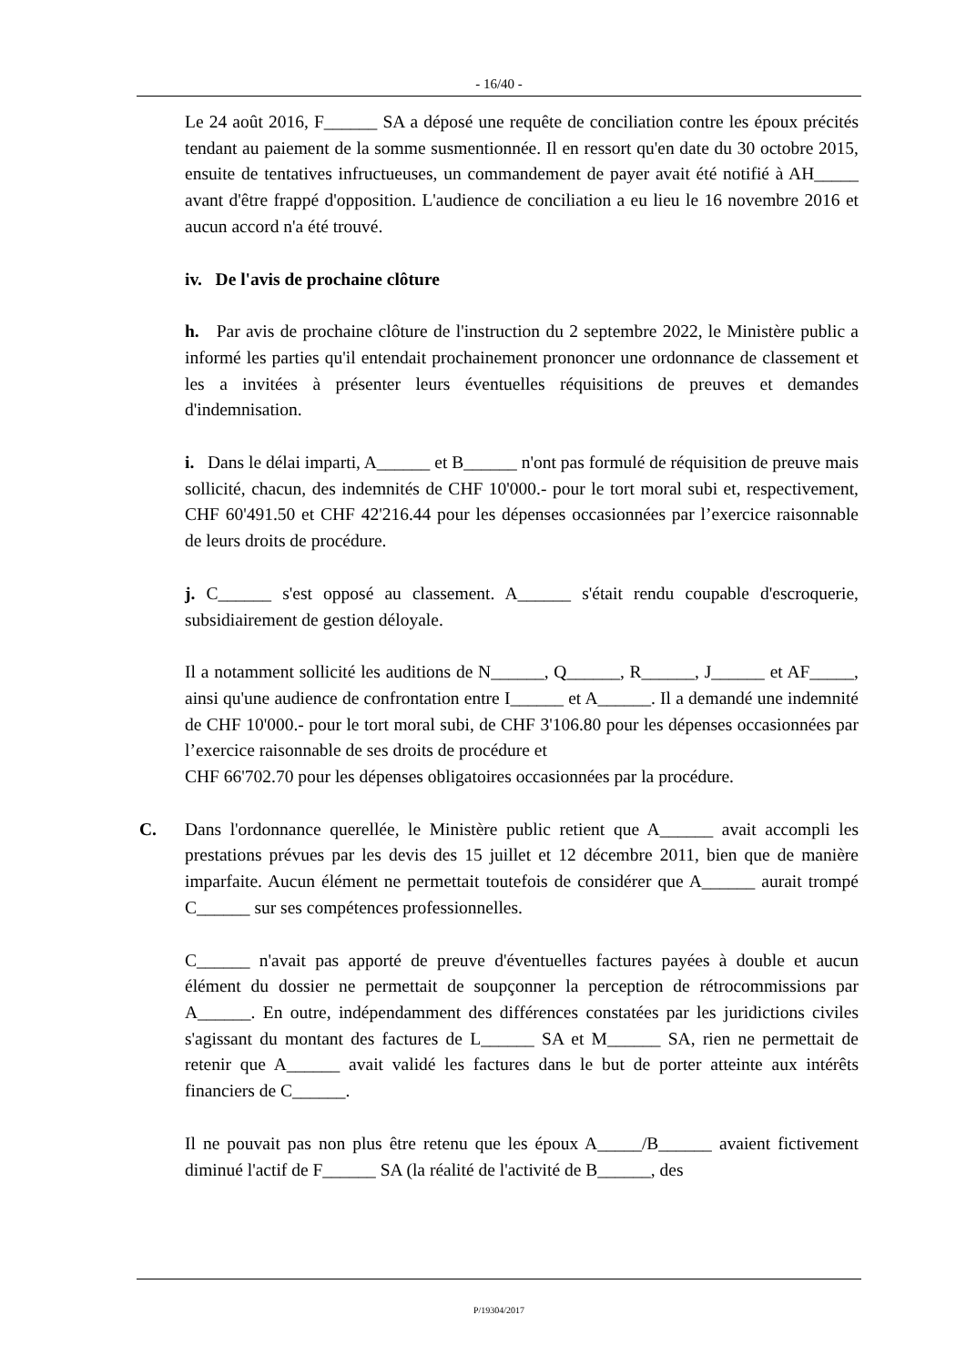- 16/40 -
Le 24 août 2016, F______ SA a déposé une requête de conciliation contre les époux précités tendant au paiement de la somme susmentionnée. Il en ressort qu'en date du 30 octobre 2015, ensuite de tentatives infructueuses, un commandement de payer avait été notifié à AH_____ avant d'être frappé d'opposition. L'audience de conciliation a eu lieu le 16 novembre 2016 et aucun accord n'a été trouvé.
iv. De l'avis de prochaine clôture
h. Par avis de prochaine clôture de l'instruction du 2 septembre 2022, le Ministère public a informé les parties qu'il entendait prochainement prononcer une ordonnance de classement et les a invitées à présenter leurs éventuelles réquisitions de preuves et demandes d'indemnisation.
i. Dans le délai imparti, A______ et B______ n'ont pas formulé de réquisition de preuve mais sollicité, chacun, des indemnités de CHF 10'000.- pour le tort moral subi et, respectivement, CHF 60'491.50 et CHF 42'216.44 pour les dépenses occasionnées par l’exercice raisonnable de leurs droits de procédure.
j. C______ s'est opposé au classement. A______ s'était rendu coupable d'escroquerie, subsidiairement de gestion déloyale.
Il a notamment sollicité les auditions de N______, Q______, R______, J______ et AF_____, ainsi qu'une audience de confrontation entre I______ et A______. Il a demandé une indemnité de CHF 10'000.- pour le tort moral subi, de CHF 3'106.80 pour les dépenses occasionnées par l’exercice raisonnable de ses droits de procédure et
CHF 66'702.70 pour les dépenses obligatoires occasionnées par la procédure.
C. Dans l'ordonnance querellée, le Ministère public retient que A______ avait accompli les prestations prévues par les devis des 15 juillet et 12 décembre 2011, bien que de manière imparfaite. Aucun élément ne permettait toutefois de considérer que A______ aurait trompé C______ sur ses compétences professionnelles.
C______ n'avait pas apporté de preuve d'éventuelles factures payées à double et aucun élément du dossier ne permettait de soupçonner la perception de rétrocommissions par A______. En outre, indépendamment des différences constatées par les juridictions civiles s'agissant du montant des factures de L______ SA et M______ SA, rien ne permettait de retenir que A______ avait validé les factures dans le but de porter atteinte aux intérêts financiers de C______.
Il ne pouvait pas non plus être retenu que les époux A_____/B______ avaient fictivement diminué l'actif de F______ SA (la réalité de l'activité de B______, des
P/19304/2017